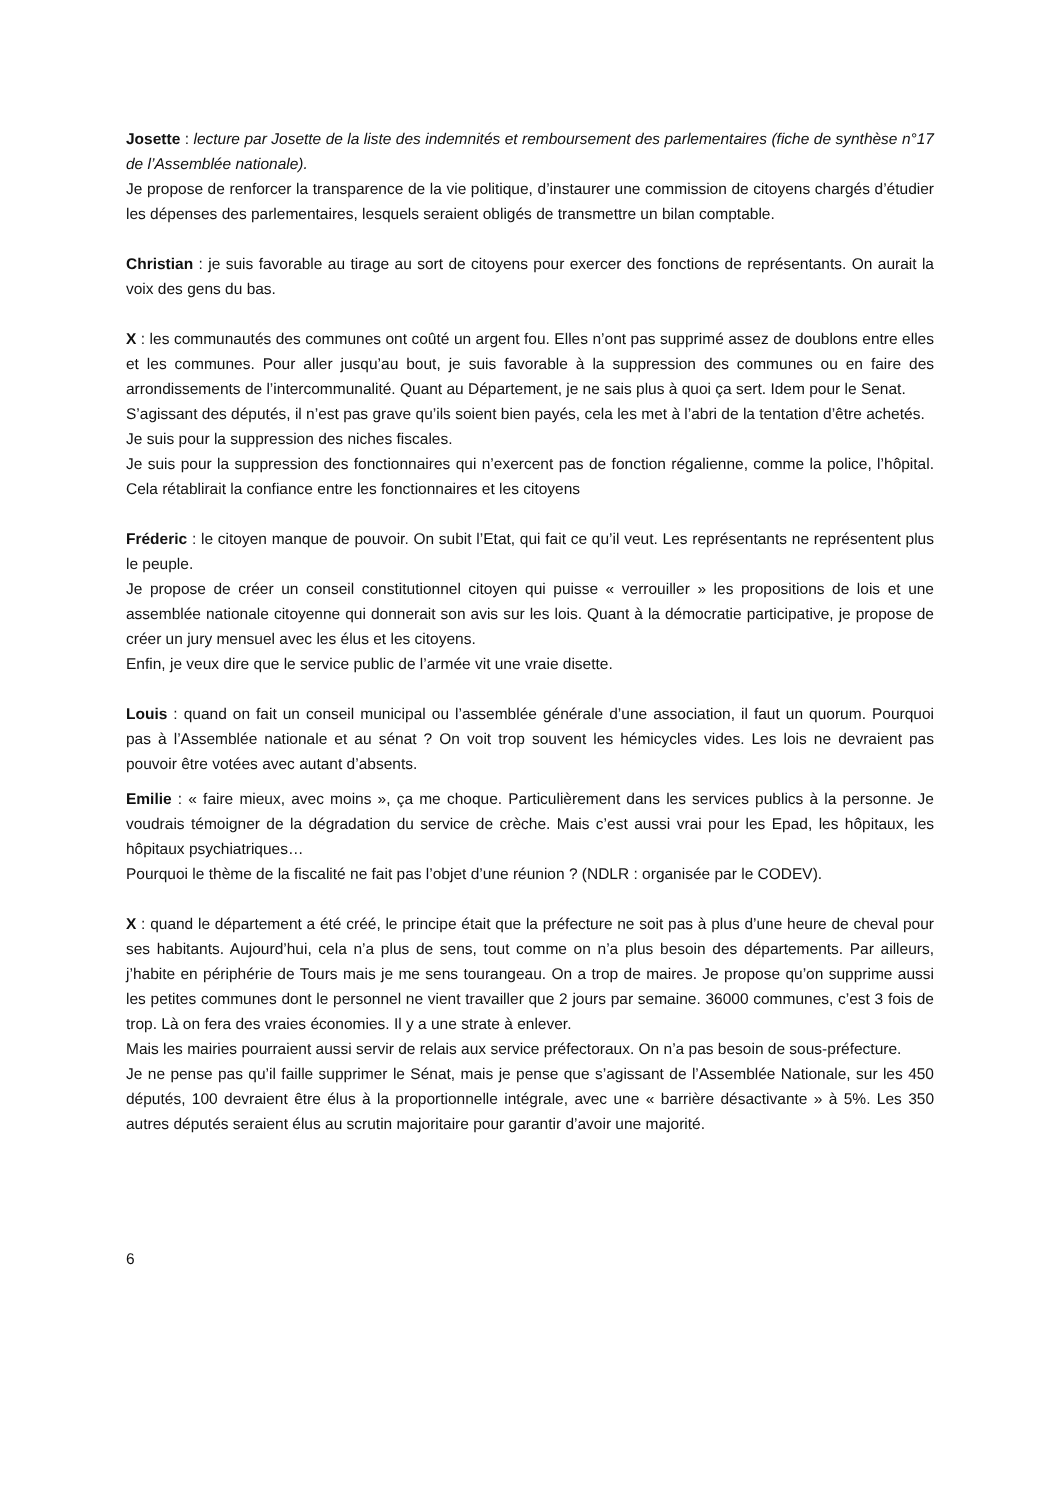Josette : lecture par Josette de la liste des indemnités et remboursement des parlementaires (fiche de synthèse n°17 de l’Assemblée nationale).
Je propose de renforcer la transparence de la vie politique, d’instaurer une commission de citoyens chargés d’étudier les dépenses des parlementaires, lesquels seraient obligés de transmettre un bilan comptable.
Christian : je suis favorable au tirage au sort de citoyens pour exercer des fonctions de représentants. On aurait la voix des gens du bas.
X : les communautés des communes ont coûté un argent fou. Elles n’ont pas supprimé assez de doublons entre elles et les communes. Pour aller jusqu’au bout, je suis favorable à la suppression des communes ou en faire des arrondissements de l’intercommunalité. Quant au Département, je ne sais plus à quoi ça sert. Idem pour le Senat.
S’agissant des députés, il n’est pas grave qu’ils soient bien payés, cela les met à l’abri de la tentation d’être achetés.
Je suis pour la suppression des niches fiscales.
Je suis pour la suppression des fonctionnaires qui n’exercent pas de fonction régalienne, comme la police, l’hôpital. Cela rétablirait la confiance entre les fonctionnaires et les citoyens
Fréderic : le citoyen manque de pouvoir. On subit l’Etat, qui fait ce qu’il veut. Les représentants ne représentent plus le peuple.
Je propose de créer un conseil constitutionnel citoyen qui puisse « verrouiller » les propositions de lois et une assemblée nationale citoyenne qui donnerait son avis sur les lois. Quant à la démocratie participative, je propose de créer un jury mensuel avec les élus et les citoyens.
Enfin, je veux dire que le service public de l’armée vit une vraie disette.
Louis : quand on fait un conseil municipal ou l’assemblée générale d’une association, il faut un quorum. Pourquoi pas à l’Assemblée nationale et au sénat ? On voit trop souvent les hémicycles vides. Les lois ne devraient pas pouvoir être votées avec autant d’absents.
Emilie : « faire mieux, avec moins », ça me choque. Particulièrement dans les services publics à la personne. Je voudrais témoigner de la dégradation du service de crèche. Mais c’est aussi vrai pour les Epad, les hôpitaux, les hôpitaux psychiatriques…
Pourquoi le thème de la fiscalité ne fait pas l’objet d’une réunion ? (NDLR : organisée par le CODEV).
X : quand le département a été créé, le principe était que la préfecture ne soit pas à plus d’une heure de cheval pour ses habitants. Aujourd’hui, cela n’a plus de sens, tout comme on n’a plus besoin des départements. Par ailleurs, j’habite en périphérie de Tours mais je me sens tourangeau. On a trop de maires. Je propose qu’on supprime aussi les petites communes dont le personnel ne vient travailler que 2 jours par semaine. 36000 communes, c’est 3 fois de trop. Là on fera des vraies économies. Il y a une strate à enlever.
Mais les mairies pourraient aussi servir de relais aux service préfectoraux. On n’a pas besoin de sous-préfecture.
Je ne pense pas qu’il faille supprimer le Sénat, mais je pense que s’agissant de l’Assemblée Nationale, sur les 450 députés, 100 devraient être élus à la proportionnelle intégrale, avec une « barrière désactivante » à 5%. Les 350 autres députés seraient élus au scrutin majoritaire pour garantir d’avoir une majorité.
6